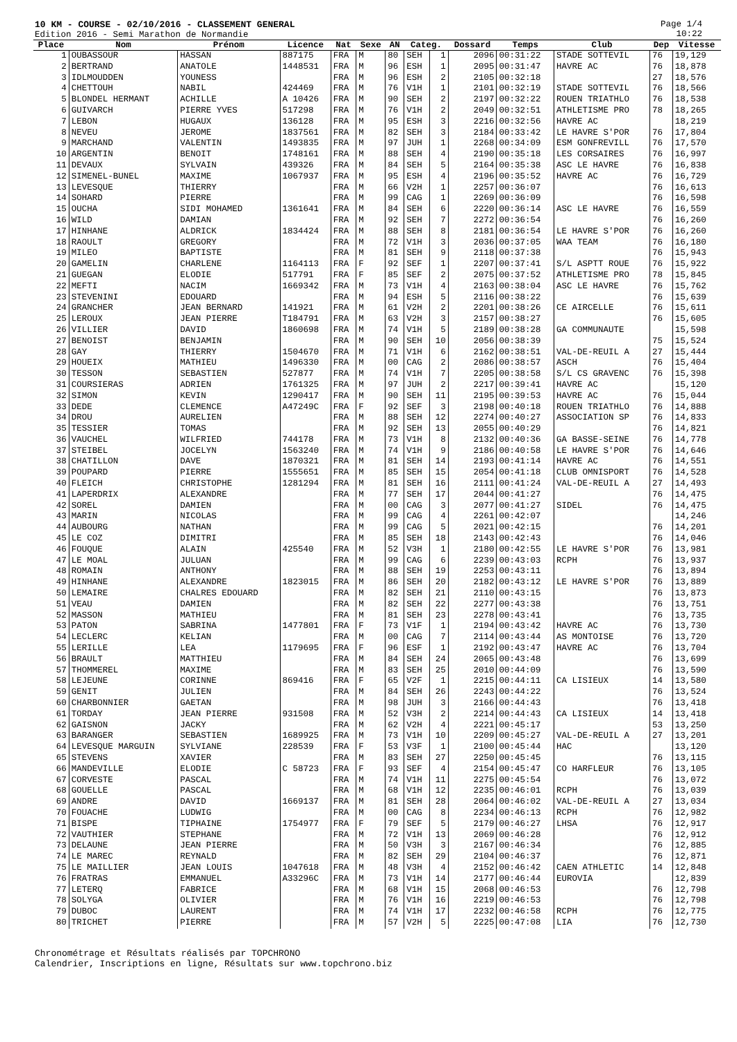10 KM - COURSE - 02/10/2016 - CLASSEMENT GENERAL
Edition 2016 - Semi Marathon de Normandie
Page 1/4
10:22
| Place | Nom | Prénom | Licence | Nat | Sexe | AN | Categ. | | Dossard | Temps | Club | Dep | Vitesse |
| --- | --- | --- | --- | --- | --- | --- | --- | --- | --- | --- | --- | --- | --- |
| 1 | OUBASSOUR | HASSAN | 887175 | FRA | M | 80 | SEH | 1 | 2096 | 00:31:22 | STADE SOTTEVIL | 76 | 19,129 |
| 2 | BERTRAND | ANATOLE | 1448531 | FRA | M | 96 | ESH | 1 | 2095 | 00:31:47 | HAVRE AC | 76 | 18,878 |
| 3 | IDLMOUDDEN | YOUNESS | | FRA | M | 96 | ESH | 2 | 2105 | 00:32:18 | | 27 | 18,576 |
| 4 | CHETTOUH | NABIL | 424469 | FRA | M | 76 | V1H | 1 | 2101 | 00:32:19 | STADE SOTTEVIL | 76 | 18,566 |
| 5 | BLONDEL HERMANT | ACHILLE | A 10426 | FRA | M | 90 | SEH | 2 | 2197 | 00:32:22 | ROUEN TRIATHLO | 76 | 18,538 |
| 6 | GUIVARCH | PIERRE YVES | 517298 | FRA | M | 76 | V1H | 2 | 2049 | 00:32:51 | ATHLETISME PRO | 78 | 18,265 |
| 7 | LEBON | HUGAUX | 136128 | FRA | M | 95 | ESH | 3 | 2216 | 00:32:56 | HAVRE AC | | 18,219 |
| 8 | NEVEU | JEROME | 1837561 | FRA | M | 82 | SEH | 3 | 2184 | 00:33:42 | LE HAVRE S'POR | 76 | 17,804 |
| 9 | MARCHAND | VALENTIN | 1493835 | FRA | M | 97 | JUH | 1 | 2268 | 00:34:09 | ESM GONFREVILL | 76 | 17,570 |
| 10 | ARGENTIN | BENOIT | 1748161 | FRA | M | 88 | SEH | 4 | 2190 | 00:35:18 | LES CORSAIRES | 76 | 16,997 |
| 11 | DEVAUX | SYLVAIN | 439326 | FRA | M | 84 | SEH | 5 | 2164 | 00:35:38 | ASC LE HAVRE | 76 | 16,838 |
| 12 | SIMENEL-BUNEL | MAXIME | 1067937 | FRA | M | 95 | ESH | 4 | 2196 | 00:35:52 | HAVRE AC | 76 | 16,729 |
| 13 | LEVESQUE | THIERRY | | FRA | M | 66 | V2H | 1 | 2257 | 00:36:07 | | 76 | 16,613 |
| 14 | SOHARD | PIERRE | | FRA | M | 99 | CAG | 1 | 2269 | 00:36:09 | | 76 | 16,598 |
| 15 | OUCHA | SIDI MOHAMED | 1361641 | FRA | M | 84 | SEH | 6 | 2220 | 00:36:14 | ASC LE HAVRE | 76 | 16,559 |
| 16 | WILD | DAMIAN | | FRA | M | 92 | SEH | 7 | 2272 | 00:36:54 | | 76 | 16,260 |
| 17 | HINHANE | ALDRICK | 1834424 | FRA | M | 88 | SEH | 8 | 2181 | 00:36:54 | LE HAVRE S'POR | 76 | 16,260 |
| 18 | RAOULT | GREGORY | | FRA | M | 72 | V1H | 3 | 2036 | 00:37:05 | WAA TEAM | 76 | 16,180 |
| 19 | MILEO | BAPTISTE | | FRA | M | 81 | SEH | 9 | 2118 | 00:37:38 | | 76 | 15,943 |
| 20 | GAMELIN | CHARLENE | 1164113 | FRA | F | 92 | SEF | 1 | 2207 | 00:37:41 | S/L ASPTT ROUE | 76 | 15,922 |
| 21 | GUEGAN | ELODIE | 517791 | FRA | F | 85 | SEF | 2 | 2075 | 00:37:52 | ATHLETISME PRO | 78 | 15,845 |
| 22 | MEFTI | NACIM | 1669342 | FRA | M | 73 | V1H | 4 | 2163 | 00:38:04 | ASC LE HAVRE | 76 | 15,762 |
| 23 | STEVENINI | EDOUARD | | FRA | M | 94 | ESH | 5 | 2116 | 00:38:22 | | 76 | 15,639 |
| 24 | GRANCHER | JEAN BERNARD | 141921 | FRA | M | 61 | V2H | 2 | 2201 | 00:38:26 | CE AIRCELLE | 76 | 15,611 |
| 25 | LEROUX | JEAN PIERRE | T184791 | FRA | M | 63 | V2H | 3 | 2157 | 00:38:27 | | 76 | 15,605 |
| 26 | VILLIER | DAVID | 1860698 | FRA | M | 74 | V1H | 5 | 2189 | 00:38:28 | GA COMMUNAUTE | | 15,598 |
| 27 | BENOIST | BENJAMIN | | FRA | M | 90 | SEH | 10 | 2056 | 00:38:39 | | 75 | 15,524 |
| 28 | GAY | THIERRY | 1504670 | FRA | M | 71 | V1H | 6 | 2162 | 00:38:51 | VAL-DE-REUIL A | 27 | 15,444 |
| 29 | HOUEIX | MATHIEU | 1496330 | FRA | M | 00 | CAG | 2 | 2086 | 00:38:57 | ASCH | 76 | 15,404 |
| 30 | TESSON | SEBASTIEN | 527877 | FRA | M | 74 | V1H | 7 | 2205 | 00:38:58 | S/L CS GRAVENC | 76 | 15,398 |
| 31 | COURSIERAS | ADRIEN | 1761325 | FRA | M | 97 | JUH | 2 | 2217 | 00:39:41 | HAVRE AC | | 15,120 |
| 32 | SIMON | KEVIN | 1290417 | FRA | M | 90 | SEH | 11 | 2195 | 00:39:53 | HAVRE AC | 76 | 15,044 |
| 33 | DEDE | CLEMENCE | A47249C | FRA | F | 92 | SEF | 3 | 2198 | 00:40:18 | ROUEN TRIATHLO | 76 | 14,888 |
| 34 | DROU | AURELIEN | | FRA | M | 88 | SEH | 12 | 2274 | 00:40:27 | ASSOCIATION SP | 76 | 14,833 |
| 35 | TESSIER | TOMAS | | FRA | M | 92 | SEH | 13 | 2055 | 00:40:29 | | 76 | 14,821 |
| 36 | VAUCHEL | WILFRIED | 744178 | FRA | M | 73 | V1H | 8 | 2132 | 00:40:36 | GA BASSE-SEINE | 76 | 14,778 |
| 37 | STEIBEL | JOCELYN | 1563240 | FRA | M | 74 | V1H | 9 | 2186 | 00:40:58 | LE HAVRE S'POR | 76 | 14,646 |
| 38 | CHATILLON | DAVE | 1870321 | FRA | M | 81 | SEH | 14 | 2193 | 00:41:14 | HAVRE AC | 76 | 14,551 |
| 39 | POUPARD | PIERRE | 1555651 | FRA | M | 85 | SEH | 15 | 2054 | 00:41:18 | CLUB OMNISPORT | 76 | 14,528 |
| 40 | FLEICH | CHRISTOPHE | 1281294 | FRA | M | 81 | SEH | 16 | 2111 | 00:41:24 | VAL-DE-REUIL A | 27 | 14,493 |
| 41 | LAPERDRIX | ALEXANDRE | | FRA | M | 77 | SEH | 17 | 2044 | 00:41:27 | | 76 | 14,475 |
| 42 | SOREL | DAMIEN | | FRA | M | 00 | CAG | 3 | 2077 | 00:41:27 | SIDEL | 76 | 14,475 |
| 43 | MARIN | NICOLAS | | FRA | M | 99 | CAG | 4 | 2261 | 00:42:07 | | | 14,246 |
| 44 | AUBOURG | NATHAN | | FRA | M | 99 | CAG | 5 | 2021 | 00:42:15 | | 76 | 14,201 |
| 45 | LE COZ | DIMITRI | | FRA | M | 85 | SEH | 18 | 2143 | 00:42:43 | | 76 | 14,046 |
| 46 | FOUQUE | ALAIN | 425540 | FRA | M | 52 | V3H | 1 | 2180 | 00:42:55 | LE HAVRE S'POR | 76 | 13,981 |
| 47 | LE MOAL | JULUAN | | FRA | M | 99 | CAG | 6 | 2239 | 00:43:03 | RCPH | 76 | 13,937 |
| 48 | ROMAIN | ANTHONY | | FRA | M | 88 | SEH | 19 | 2253 | 00:43:11 | | 76 | 13,894 |
| 49 | HINHANE | ALEXANDRE | 1823015 | FRA | M | 86 | SEH | 20 | 2182 | 00:43:12 | LE HAVRE S'POR | 76 | 13,889 |
| 50 | LEMAIRE | CHALRES EDOUARD | | FRA | M | 82 | SEH | 21 | 2110 | 00:43:15 | | 76 | 13,873 |
| 51 | VEAU | DAMIEN | | FRA | M | 82 | SEH | 22 | 2277 | 00:43:38 | | 76 | 13,751 |
| 52 | MASSON | MATHIEU | | FRA | M | 81 | SEH | 23 | 2278 | 00:43:41 | | 76 | 13,735 |
| 53 | PATON | SABRINA | 1477801 | FRA | F | 73 | V1F | 1 | 2194 | 00:43:42 | HAVRE AC | 76 | 13,730 |
| 54 | LECLERC | KELIAN | | FRA | M | 00 | CAG | 7 | 2114 | 00:43:44 | AS MONTOISE | 76 | 13,720 |
| 55 | LERILLE | LEA | 1179695 | FRA | F | 96 | ESF | 1 | 2192 | 00:43:47 | HAVRE AC | 76 | 13,704 |
| 56 | BRAULT | MATTHIEU | | FRA | M | 84 | SEH | 24 | 2065 | 00:43:48 | | 76 | 13,699 |
| 57 | THOMMEREL | MAXIME | | FRA | M | 83 | SEH | 25 | 2010 | 00:44:09 | | 76 | 13,590 |
| 58 | LEJEUNE | CORINNE | 869416 | FRA | F | 65 | V2F | 1 | 2215 | 00:44:11 | CA LISIEUX | 14 | 13,580 |
| 59 | GENIT | JULIEN | | FRA | M | 84 | SEH | 26 | 2243 | 00:44:22 | | 76 | 13,524 |
| 60 | CHARBONNIER | GAETAN | | FRA | M | 98 | JUH | 3 | 2166 | 00:44:43 | | 76 | 13,418 |
| 61 | TORDAY | JEAN PIERRE | 931508 | FRA | M | 52 | V3H | 2 | 2214 | 00:44:43 | CA LISIEUX | 14 | 13,418 |
| 62 | GAISNON | JACKY | | FRA | M | 62 | V2H | 4 | 2221 | 00:45:17 | | 53 | 13,250 |
| 63 | BARANGER | SEBASTIEN | 1689925 | FRA | M | 73 | V1H | 10 | 2209 | 00:45:27 | VAL-DE-REUIL A | 27 | 13,201 |
| 64 | LEVESQUE MARGUIN | SYLVIANE | 228539 | FRA | F | 53 | V3F | 1 | 2100 | 00:45:44 | HAC | | 13,120 |
| 65 | STEVENS | XAVIER | | FRA | M | 83 | SEH | 27 | 2250 | 00:45:45 | | 76 | 13,115 |
| 66 | MANDEVILLE | ELODIE | C 58723 | FRA | F | 93 | SEF | 4 | 2154 | 00:45:47 | CO HARFLEUR | 76 | 13,105 |
| 67 | CORVESTE | PASCAL | | FRA | M | 74 | V1H | 11 | 2275 | 00:45:54 | | 76 | 13,072 |
| 68 | GOUELLE | PASCAL | | FRA | M | 68 | V1H | 12 | 2235 | 00:46:01 | RCPH | 76 | 13,039 |
| 69 | ANDRE | DAVID | 1669137 | FRA | M | 81 | SEH | 28 | 2064 | 00:46:02 | VAL-DE-REUIL A | 27 | 13,034 |
| 70 | FOUACHE | LUDWIG | | FRA | M | 00 | CAG | 8 | 2234 | 00:46:13 | RCPH | 76 | 12,982 |
| 71 | BISPE | TIPHAINE | 1754977 | FRA | F | 79 | SEF | 5 | 2179 | 00:46:27 | LHSA | 76 | 12,917 |
| 72 | VAUTHIER | STEPHANE | | FRA | M | 72 | V1H | 13 | 2069 | 00:46:28 | | 76 | 12,912 |
| 73 | DELAUNE | JEAN PIERRE | | FRA | M | 50 | V3H | 3 | 2167 | 00:46:34 | | 76 | 12,885 |
| 74 | LE MAREC | REYNALD | | FRA | M | 82 | SEH | 29 | 2104 | 00:46:37 | | 76 | 12,871 |
| 75 | LE MAILLIER | JEAN LOUIS | 1047618 | FRA | M | 48 | V3H | 4 | 2152 | 00:46:42 | CAEN ATHLETIC | 14 | 12,848 |
| 76 | FRATRAS | EMMANUEL | A33296C | FRA | M | 73 | V1H | 14 | 2177 | 00:46:44 | EUROVIA | | 12,839 |
| 77 | LETERQ | FABRICE | | FRA | M | 68 | V1H | 15 | 2068 | 00:46:53 | | 76 | 12,798 |
| 78 | SOLYGA | OLIVIER | | FRA | M | 76 | V1H | 16 | 2219 | 00:46:53 | | 76 | 12,798 |
| 79 | DUBOC | LAURENT | | FRA | M | 74 | V1H | 17 | 2232 | 00:46:58 | RCPH | 76 | 12,775 |
| 80 | TRICHET | PIERRE | | FRA | M | 57 | V2H | 5 | 2225 | 00:47:08 | LIA | 76 | 12,730 |
Chronométrage et Résultats réalisés par TOPCHRONO
Calendrier, Inscriptions en ligne, Résultats sur www.topchrono.biz